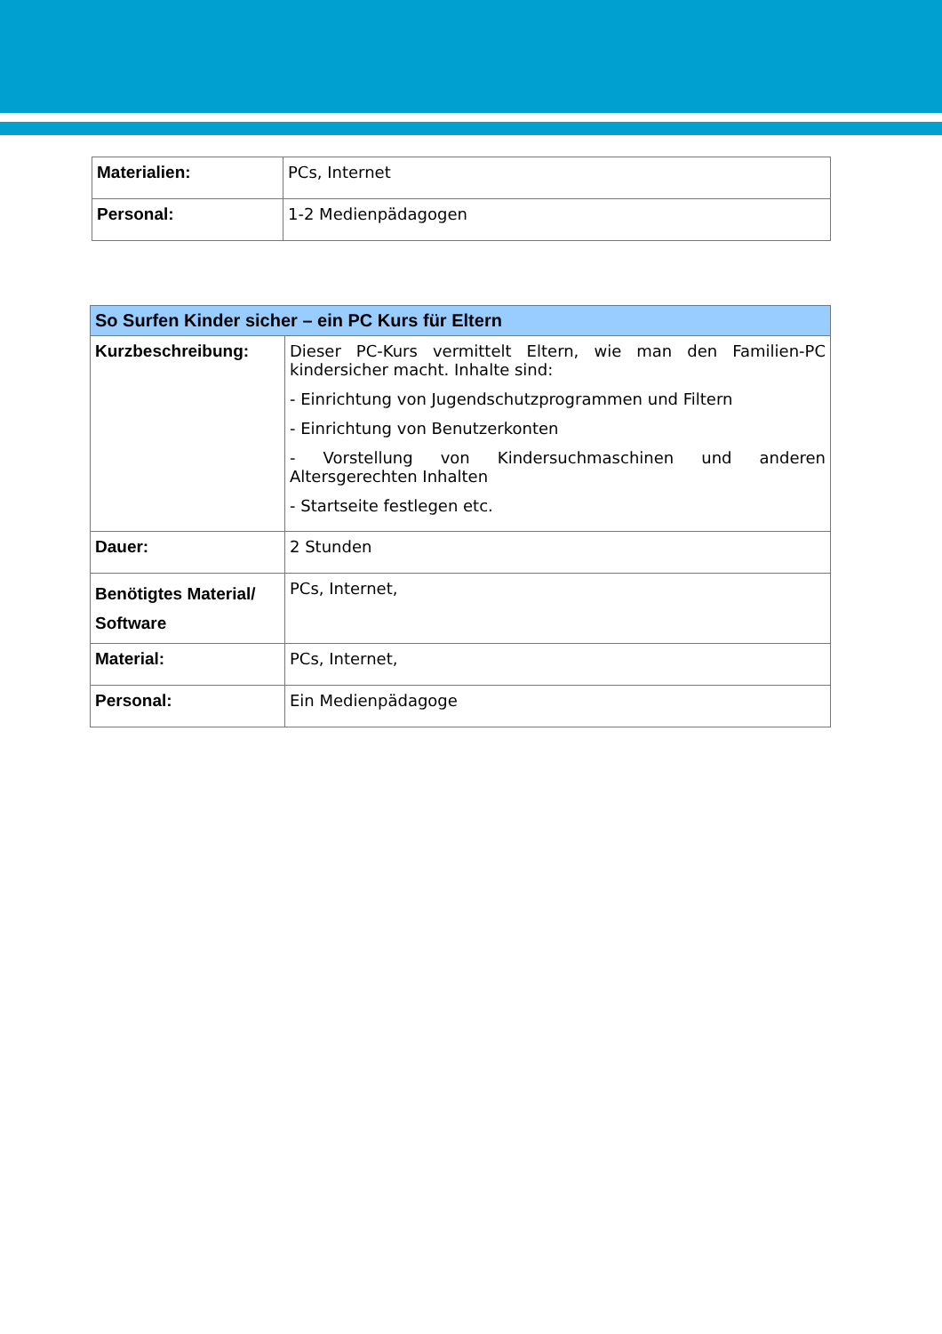| Materialien: | PCs, Internet |
| Personal: | 1-2 Medienpädagogen |
| So Surfen Kinder sicher – ein PC Kurs für Eltern | |
| --- | --- |
| Kurzbeschreibung: | Dieser PC-Kurs vermittelt Eltern, wie man den Familien-PC kindersicher macht. Inhalte sind: - Einrichtung von Jugendschutzprogrammen und Filtern - Einrichtung von Benutzerkonten - Vorstellung von Kindersuchmaschinen und anderen Altersgerechten Inhalten - Startseite festlegen etc. |
| Dauer: | 2 Stunden |
| Benötigtes Material/ Software | PCs, Internet, |
| Material: | PCs, Internet, |
| Personal: | Ein Medienpädagoge |